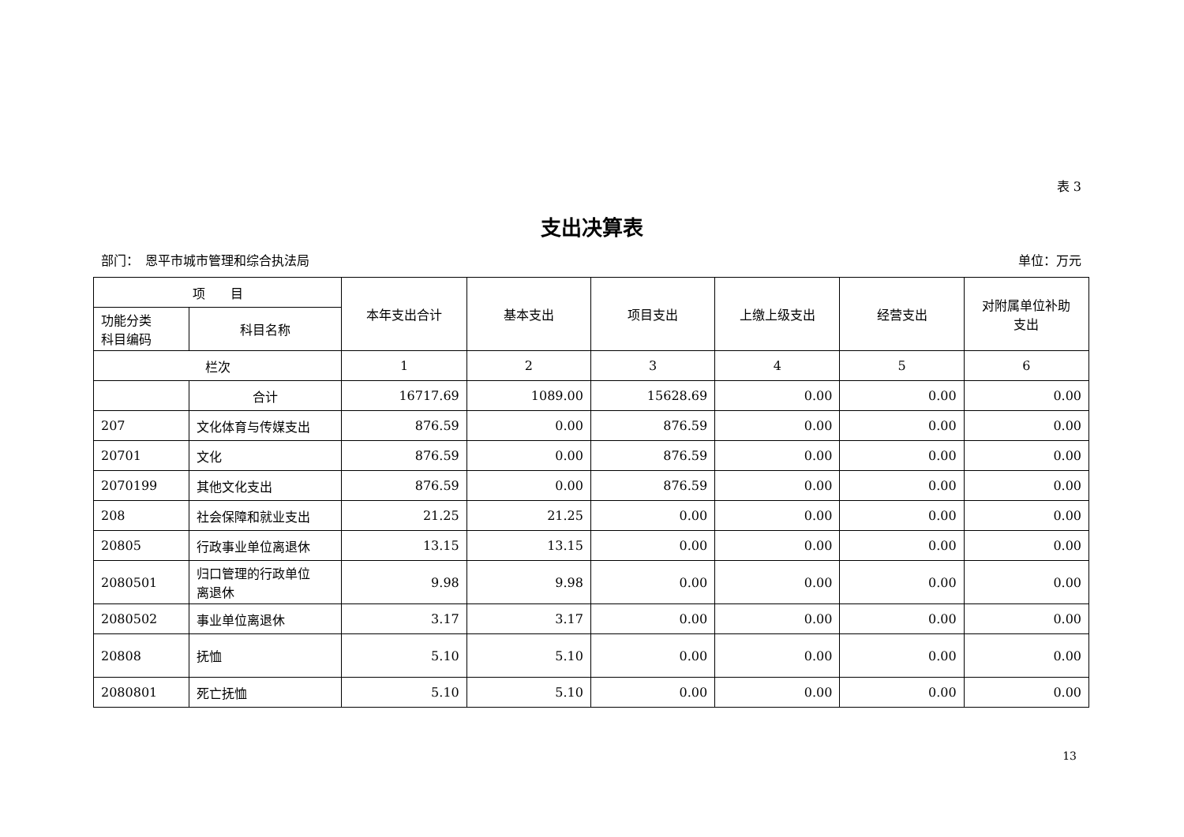表 3
支出决算表
部门：　恩平市城市管理和综合执法局 单位：万元
| 项 目 | | 本年支出合计 | 基本支出 | 项目支出 | 上缴上级支出 | 经营支出 | 对附属单位补助 支出 |
| --- | --- | --- | --- | --- | --- | --- | --- |
| 功能分类 科目编码 | 科目名称 | | | | | | |
| 栏次 | | 1 | 2 | 3 | 4 | 5 | 6 |
| | 合计 | 16717.69 | 1089.00 | 15628.69 | 0.00 | 0.00 | 0.00 |
| 207 | 文化体育与传媒支出 | 876.59 | 0.00 | 876.59 | 0.00 | 0.00 | 0.00 |
| 20701 | 文化 | 876.59 | 0.00 | 876.59 | 0.00 | 0.00 | 0.00 |
| 2070199 | 其他文化支出 | 876.59 | 0.00 | 876.59 | 0.00 | 0.00 | 0.00 |
| 208 | 社会保障和就业支出 | 21.25 | 21.25 | 0.00 | 0.00 | 0.00 | 0.00 |
| 20805 | 行政事业单位离退休 | 13.15 | 13.15 | 0.00 | 0.00 | 0.00 | 0.00 |
| 2080501 | 归口管理的行政单位 离退休 | 9.98 | 9.98 | 0.00 | 0.00 | 0.00 | 0.00 |
| 2080502 | 事业单位离退休 | 3.17 | 3.17 | 0.00 | 0.00 | 0.00 | 0.00 |
| 20808 | 抚恤 | 5.10 | 5.10 | 0.00 | 0.00 | 0.00 | 0.00 |
| 2080801 | 死亡抚恤 | 5.10 | 5.10 | 0.00 | 0.00 | 0.00 | 0.00 |
13